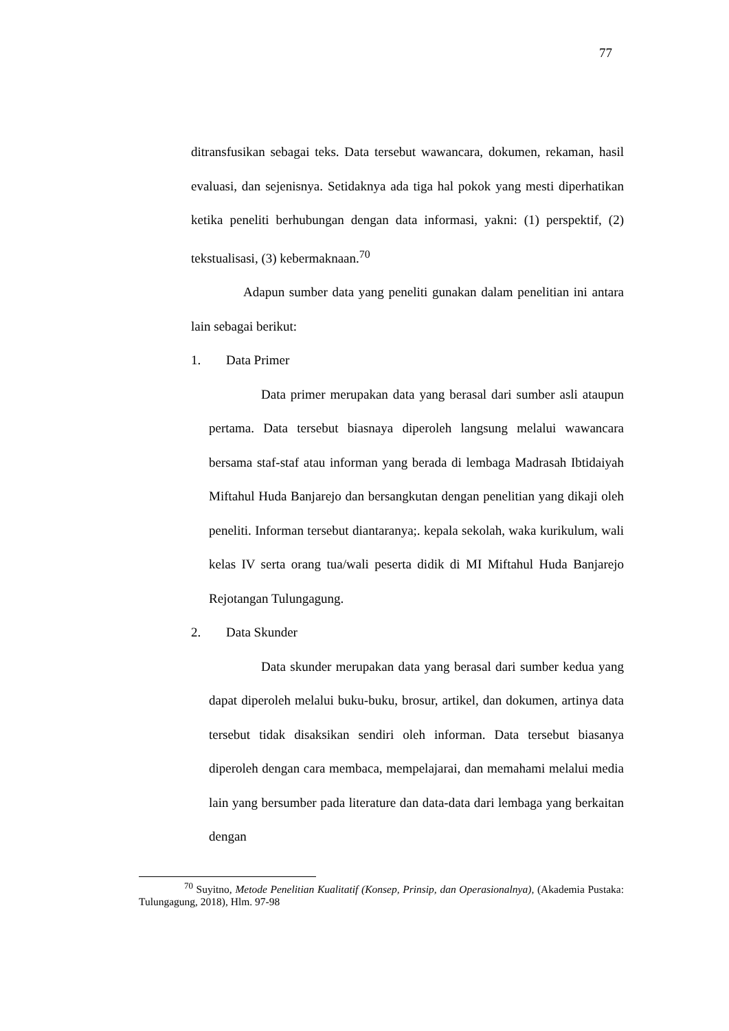77
ditransfusikan sebagai teks. Data tersebut wawancara, dokumen, rekaman, hasil evaluasi, dan sejenisnya. Setidaknya ada tiga hal pokok yang mesti diperhatikan ketika peneliti berhubungan dengan data informasi, yakni: (1) perspektif, (2) tekstualisasi, (3) kebermaknaan.<sup>70</sup>
Adapun sumber data yang peneliti gunakan dalam penelitian ini antara lain sebagai berikut:
1. Data Primer
Data primer merupakan data yang berasal dari sumber asli ataupun pertama. Data tersebut biasnaya diperoleh langsung melalui wawancara bersama staf-staf atau informan yang berada di lembaga Madrasah Ibtidaiyah Miftahul Huda Banjarejo dan bersangkutan dengan penelitian yang dikaji oleh peneliti. Informan tersebut diantaranya;. kepala sekolah, waka kurikulum, wali kelas IV serta orang tua/wali peserta didik di MI Miftahul Huda Banjarejo Rejotangan Tulungagung.
2. Data Skunder
Data skunder merupakan data yang berasal dari sumber kedua yang dapat diperoleh melalui buku-buku, brosur, artikel, dan dokumen, artinya data tersebut tidak disaksikan sendiri oleh informan. Data tersebut biasanya diperoleh dengan cara membaca, mempelajarai, dan memahami melalui media lain yang bersumber pada literature dan data-data dari lembaga yang berkaitan dengan
<sup>70</sup> Suyitno, Metode Penelitian Kualitatif (Konsep, Prinsip, dan Operasionalnya), (Akademia Pustaka: Tulungagung, 2018), Hlm. 97-98